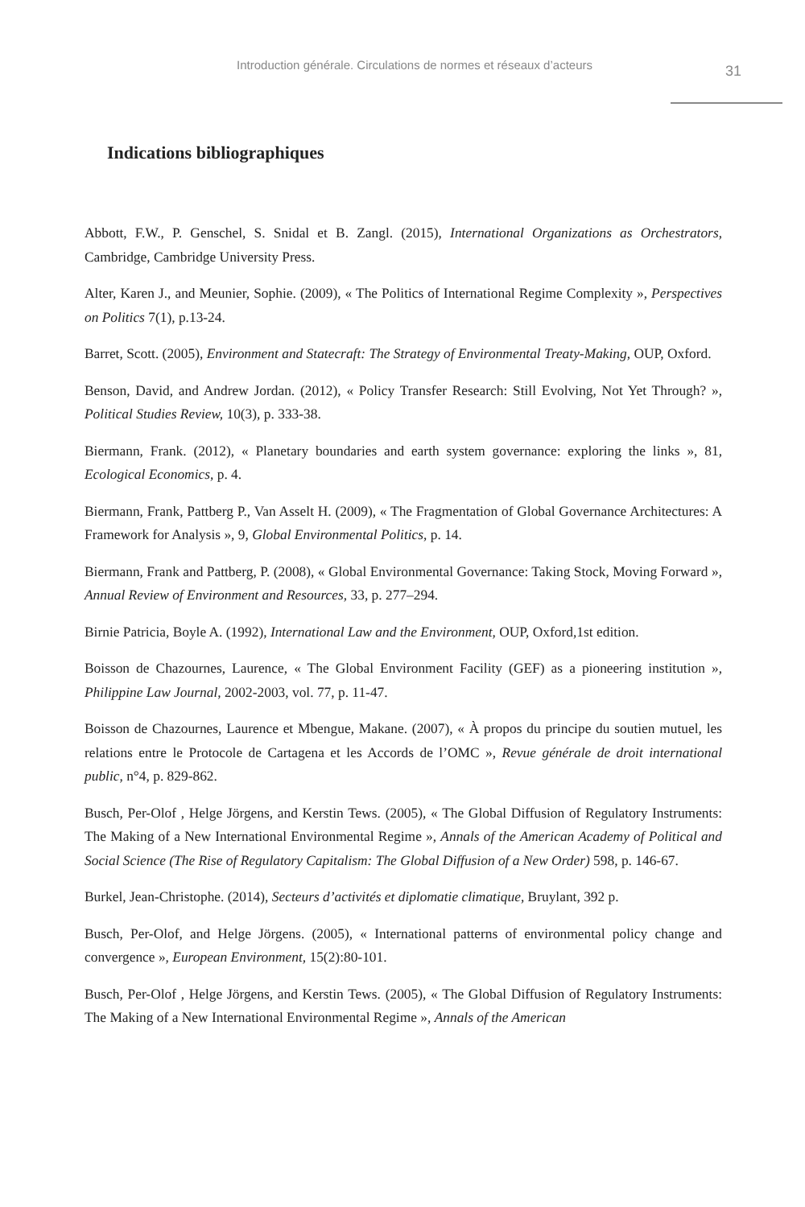Introduction générale. Circulations de normes et réseaux d’acteurs
31
Indications bibliographiques
Abbott, F.W., P. Genschel, S. Snidal et B. Zangl. (2015), International Organizations as Orchestrators, Cambridge, Cambridge University Press.
Alter, Karen J., and Meunier, Sophie. (2009), « The Politics of International Regime Complexity », Perspectives on Politics 7(1), p.13-24.
Barret, Scott. (2005), Environment and Statecraft: The Strategy of Environmental Treaty-Making, OUP, Oxford.
Benson, David, and Andrew Jordan. (2012), « Policy Transfer Research: Still Evolving, Not Yet Through? », Political Studies Review, 10(3), p. 333-38.
Biermann, Frank. (2012), « Planetary boundaries and earth system governance: exploring the links », 81, Ecological Economics, p. 4.
Biermann, Frank, Pattberg P., Van Asselt H. (2009), « The Fragmentation of Global Governance Architectures: A Framework for Analysis », 9, Global Environmental Politics, p. 14.
Biermann, Frank and Pattberg, P. (2008), « Global Environmental Governance: Taking Stock, Moving Forward », Annual Review of Environment and Resources, 33, p. 277–294.
Birnie Patricia, Boyle A. (1992), International Law and the Environment, OUP, Oxford,1st edition.
Boisson de Chazournes, Laurence, « The Global Environment Facility (GEF) as a pioneering institution », Philippine Law Journal, 2002-2003, vol. 77, p. 11-47.
Boisson de Chazournes, Laurence et Mbengue, Makane. (2007), « À propos du principe du soutien mutuel, les relations entre le Protocole de Cartagena et les Accords de l’OMC », Revue générale de droit international public, n°4, p. 829-862.
Busch, Per-Olof , Helge Jörgens, and Kerstin Tews. (2005), « The Global Diffusion of Regulatory Instruments: The Making of a New International Environmental Regime », Annals of the American Academy of Political and Social Science (The Rise of Regulatory Capitalism: The Global Diffusion of a New Order) 598, p. 146-67.
Burkel, Jean-Christophe. (2014), Secteurs d’activités et diplomatie climatique, Bruylant, 392 p.
Busch, Per-Olof, and Helge Jörgens. (2005), « International patterns of environmental policy change and convergence », European Environment, 15(2):80-101.
Busch, Per-Olof , Helge Jörgens, and Kerstin Tews. (2005), « The Global Diffusion of Regulatory Instruments: The Making of a New International Environmental Regime », Annals of the American